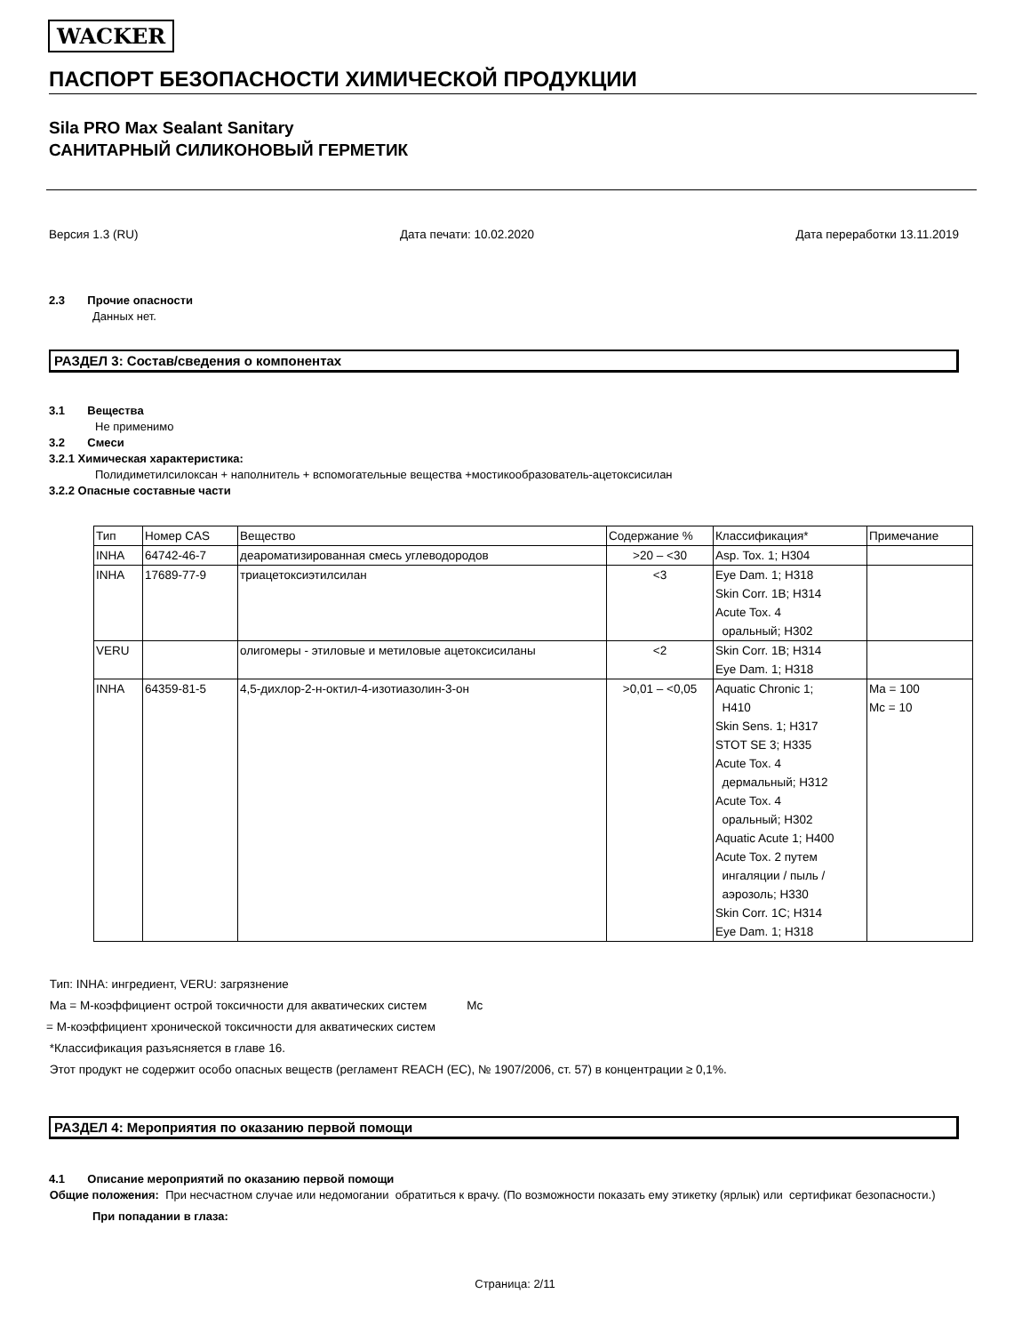WACKER
ПАСПОРТ БЕЗОПАСНОСТИ ХИМИЧЕСКОЙ ПРОДУКЦИИ
Sila PRO Max Sealant Sanitary
САНИТАРНЫЙ СИЛИКОНОВЫЙ ГЕРМЕТИК
Версия 1.3 (RU) Дата печати: 10.02.2020 Дата переработки 13.11.2019
2.3 Прочие опасности
Данных нет.
РАЗДЕЛ 3: Состав/сведения о компонентах
3.1 Вещества
Не применимо
3.2 Смеси
3.2.1 Химическая характеристика:
Полидиметилсилоксан + наполнитель + вспомогательные вещества +мостикообразователь-ацетоксисилан
3.2.2 Опасные составные части
| Тип | Номер CAS | Вещество | Содержание % | Классификация* | Примечание |
| --- | --- | --- | --- | --- | --- |
| INHA | 64742-46-7 | деароматизированная смесь углеводородов | >20 – <30 | Asp. Tox. 1; H304 | |
| INHA | 17689-77-9 | триацетоксиэтилсилан | <3 | Eye Dam. 1; H318 Skin Corr. 1B; H314 Acute Tox. 4 оральный; H302 | |
| VERU | | олигомеры - этиловые и метиловые ацетоксисиланы | <2 | Skin Corr. 1B; H314 Eye Dam. 1; H318 | |
| INHA | 64359-81-5 | 4,5-дихлор-2-н-октил-4-изотиазолин-3-он | >0,01 – <0,05 | Aquatic Chronic 1; H410 Skin Sens. 1; H317 STOT SE 3; H335 Acute Tox. 4 дермальный; H312 Acute Tox. 4 оральный; H302 Aquatic Acute 1; H400 Acute Tox. 2 путем ингаляции / пыль / аэрозоль; H330 Skin Corr. 1C; H314 Eye Dam. 1; H318 | Ma = 100 Mc = 10 |
Тип: INHA: ингредиент, VERU: загрязнение
Ma = M-коэффициент острой токсичности для акватических систем Mc
= M-коэффициент хронической токсичности для акватических систем
*Классификация разъясняется в главе 16.
Этот продукт не содержит особо опасных веществ (регламент REACH (EC), № 1907/2006, ст. 57) в концентрации ≥ 0,1%.
РАЗДЕЛ 4: Мероприятия по оказанию первой помощи
4.1 Описание мероприятий по оказанию первой помощи
Общие положения: При несчастном случае или недомогании обратиться к врачу. (По возможности показать ему этикетку (ярлык) или сертификат безопасности.)
При попадании в глаза:
Страница: 2/11